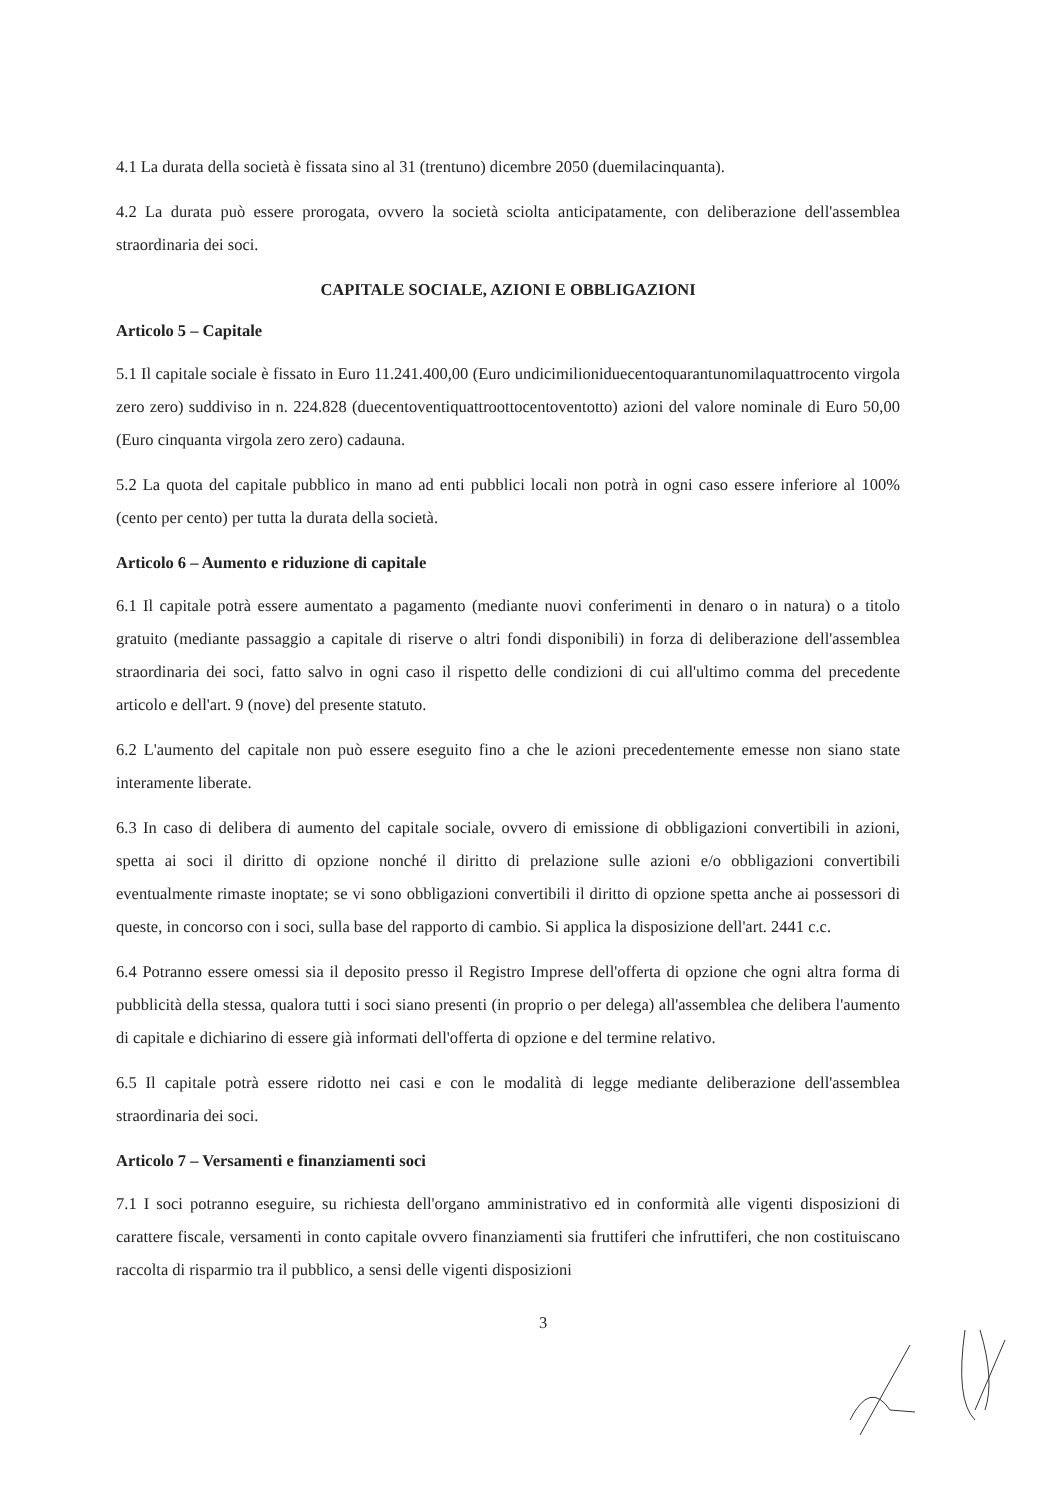4.1 La durata della società è fissata sino al 31 (trentuno) dicembre 2050 (duemilacinquanta).
4.2 La durata può essere prorogata, ovvero la società sciolta anticipatamente, con deliberazione dell'assemblea straordinaria dei soci.
CAPITALE SOCIALE, AZIONI E OBBLIGAZIONI
Articolo 5 – Capitale
5.1 Il capitale sociale è fissato in Euro 11.241.400,00 (Euro undicimilioniduecentoquarantunomilaquattrocento virgola zero zero) suddiviso in n. 224.828 (duecentoventiquattroottocentoventotto) azioni del valore nominale di Euro 50,00 (Euro cinquanta virgola zero zero) cadauna.
5.2 La quota del capitale pubblico in mano ad enti pubblici locali non potrà in ogni caso essere inferiore al 100% (cento per cento) per tutta la durata della società.
Articolo 6 – Aumento e riduzione di capitale
6.1 Il capitale potrà essere aumentato a pagamento (mediante nuovi conferimenti in denaro o in natura) o a titolo gratuito (mediante passaggio a capitale di riserve o altri fondi disponibili) in forza di deliberazione dell'assemblea straordinaria dei soci, fatto salvo in ogni caso il rispetto delle condizioni di cui all'ultimo comma del precedente articolo e dell'art. 9 (nove) del presente statuto.
6.2 L'aumento del capitale non può essere eseguito fino a che le azioni precedentemente emesse non siano state interamente liberate.
6.3 In caso di delibera di aumento del capitale sociale, ovvero di emissione di obbligazioni convertibili in azioni, spetta ai soci il diritto di opzione nonché il diritto di prelazione sulle azioni e/o obbligazioni convertibili eventualmente rimaste inoptate; se vi sono obbligazioni convertibili il diritto di opzione spetta anche ai possessori di queste, in concorso con i soci, sulla base del rapporto di cambio. Si applica la disposizione dell'art. 2441 c.c.
6.4 Potranno essere omessi sia il deposito presso il Registro Imprese dell'offerta di opzione che ogni altra forma di pubblicità della stessa, qualora tutti i soci siano presenti (in proprio o per delega) all'assemblea che delibera l'aumento di capitale e dichiarino di essere già informati dell'offerta di opzione e del termine relativo.
6.5 Il capitale potrà essere ridotto nei casi e con le modalità di legge mediante deliberazione dell'assemblea straordinaria dei soci.
Articolo 7 – Versamenti e finanziamenti soci
7.1 I soci potranno eseguire, su richiesta dell'organo amministrativo ed in conformità alle vigenti disposizioni di carattere fiscale, versamenti in conto capitale ovvero finanziamenti sia fruttiferi che infruttiferi, che non costituiscano raccolta di risparmio tra il pubblico, a sensi delle vigenti disposizioni
3